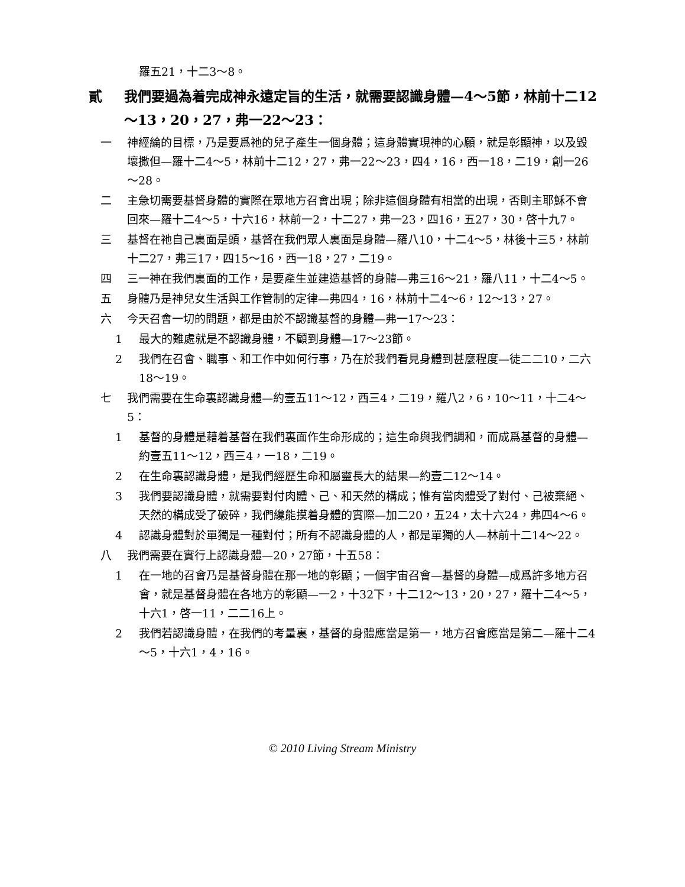羅五21，十二3～8。
貳 我們要過為着完成神永遠定旨的生活，就需要認識身體—4～5節，林前十二12～13，20，27，弗一22～23：
一 神經綸的目標，乃是要爲祂的兒子產生一個身體；這身體實現神的心願，就是彰顯神，以及毀壞撒但—羅十二4～5，林前十二12，27，弗一22～23，四4，16，西一18，二19，創一26～28。
二 主急切需要基督身體的實際在眾地方召會出現；除非這個身體有相當的出現，否則主耶穌不會回來—羅十二4～5，十六16，林前一2，十二27，弗一23，四16，五27，30，啓十九7。
三 基督在祂自己裏面是頭，基督在我們眾人裏面是身體—羅八10，十二4～5，林後十三5，林前十二27，弗三17，四15～16，西一18，27，二19。
四 三一神在我們裏面的工作，是要產生並建造基督的身體—弗三16～21，羅八11，十二4～5。
五 身體乃是神兒女生活與工作管制的定律—弗四4，16，林前十二4～6，12～13，27。
六 今天召會一切的問題，都是由於不認識基督的身體—弗一17～23：
1 最大的難處就是不認識身體，不顧到身體—17～23節。
2 我們在召會、職事、和工作中如何行事，乃在於我們看見身體到甚麼程度—徒二二10，二六18～19。
七 我們需要在生命裏認識身體—約壹五11～12，西三4，二19，羅八2，6，10～11，十二4～5：
1 基督的身體是藉着基督在我們裏面作生命形成的；這生命與我們調和，而成爲基督的身體—約壹五11～12，西三4，一18，二19。
2 在生命裏認識身體，是我們經歷生命和屬靈長大的結果—約壹二12～14。
3 我們要認識身體，就需要對付肉體、己、和天然的構成；惟有當肉體受了對付、己被棄絕、天然的構成受了破碎，我們纔能摸着身體的實際—加二20，五24，太十六24，弗四4～6。
4 認識身體對於單獨是一種對付；所有不認識身體的人，都是單獨的人—林前十二14～22。
八 我們需要在實行上認識身體—20，27節，十五58：
1 在一地的召會乃是基督身體在那一地的彰顯；一個宇宙召會—基督的身體—成爲許多地方召會，就是基督身體在各地方的彰顯—一2，十32下，十二12～13，20，27，羅十二4～5，十六1，啓一11，二二16上。
2 我們若認識身體，在我們的考量裏，基督的身體應當是第一，地方召會應當是第二—羅十二4～5，十六1，4，16。
© 2010 Living Stream Ministry